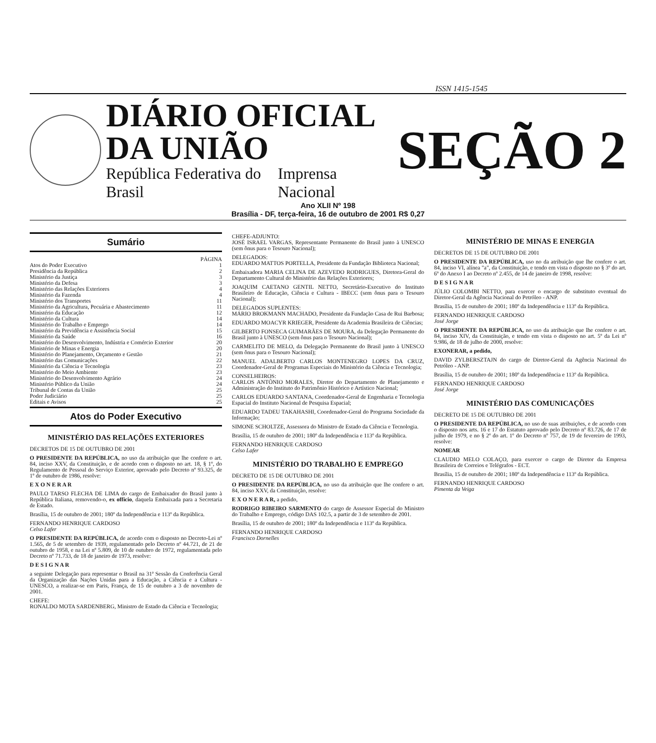ISSN 1415-1545
DIÁRIO OFICIAL DA UNIÃO
República Federativa do Brasil Imprensa Nacional
SEÇÃO 2
Ano XLII Nº 198
Brasília - DF, terça-feira, 16 de outubro de 2001 R$ 0,27
Sumário
PÁGINA
Atos do Poder Executivo 1
Presidência da República 2
Ministério da Justiça 3
Ministério da Defesa 3
Ministério das Relações Exteriores 4
Ministério da Fazenda 4
Ministério dos Transportes 11
Ministério da Agricultura, Pecuária e Abastecimento 11
Ministério da Educação 12
Ministério da Cultura 14
Ministério do Trabalho e Emprego 14
Ministério da Previdência e Assistência Social 15
Ministério da Saúde 16
Ministério do Desenvolvimento, Indústria e Comércio Exterior 20
Ministério de Minas e Energia 20
Ministério do Planejamento, Orçamento e Gestão 21
Ministério das Comunicações 22
Ministério da Ciência e Tecnologia 23
Ministério do Meio Ambiente 23
Ministério do Desenvolvimento Agrário 24
Ministério Público da União 24
Tribunal de Contas da União 25
Poder Judiciário 25
Editais e Avisos 25
Atos do Poder Executivo
MINISTÉRIO DAS RELAÇÕES EXTERIORES
DECRETOS DE 15 DE OUTUBRO DE 2001
O PRESIDENTE DA REPÚBLICA, no uso da atribuição que lhe confere o art. 84, inciso XXV, da Constituição, e de acordo com o disposto no art. 18, § 1º, do Regulamento de Pessoal do Serviço Exterior, aprovado pelo Decreto nº 93.325, de 1º de outubro de 1986, resolve:
E X O N E R A R
PAULO TARSO FLECHA DE LIMA do cargo de Embaixador do Brasil junto à República Italiana, removendo-o, ex officio, daquela Embaixada para a Secretaria de Estado.
Brasília, 15 de outubro de 2001; 180º da Independência e 113º da República.
FERNANDO HENRIQUE CARDOSO
Celso Lafer
O PRESIDENTE DA REPÚBLICA, de acordo com o disposto no Decreto-Lei nº 1.565, de 5 de setembro de 1939, regulamentado pelo Decreto nº 44.721, de 21 de outubro de 1958, e na Lei nº 5.809, de 10 de outubro de 1972, regulamentada pelo Decreto nº 71.733, de 18 de janeiro de 1973, resolve:
D E S I G N A R
a seguinte Delegação para representar o Brasil na 31ª Sessão da Conferência Geral da Organização das Nações Unidas para a Educação, a Ciência e a Cultura - UNESCO, a realizar-se em Paris, França, de 15 de outubro a 3 de novembro de 2001.
CHEFE:
RONALDO MOTA SARDENBERG, Ministro de Estado da Ciência e Tecnologia;
CHEFE-ADJUNTO:
JOSÉ ISRAEL VARGAS, Representante Permanente do Brasil junto à UNESCO (sem ônus para o Tesouro Nacional);
DELEGADOS:
EDUARDO MATTOS PORTELLA, Presidente da Fundação Biblioteca Nacional;
Embaixadora MARIA CELINA DE AZEVEDO RODRIGUES, Diretora-Geral do Departamento Cultural do Ministério das Relações Exteriores;
JOAQUIM CAETANO GENTIL NETTO, Secretário-Executivo do Instituto Brasileiro de Educação, Ciência e Cultura - IBECC (sem ônus para o Tesouro Nacional);
DELEGADOS SUPLENTES:
MÁRIO BROKMANN MACHADO, Presidente da Fundação Casa de Rui Barbosa;
EDUARDO MOACYR KRIEGER, Presidente da Academia Brasileira de Ciências;
GILBERTO FONSECA GUIMARÃES DE MOURA, da Delegação Permanente do Brasil junto à UNESCO (sem ônus para o Tesouro Nacional);
CARMELITO DE MELO, da Delegação Permanente do Brasil junto à UNESCO (sem ônus para o Tesouro Nacional);
MANUEL ADALBERTO CARLOS MONTENEGRO LOPES DA CRUZ, Coordenador-Geral de Programas Especiais do Ministério da Ciência e Tecnologia;
CONSELHEIROS:
CARLOS ANTÔNIO MORALES, Diretor do Departamento de Planejamento e Administração do Instituto do Patrimônio Histórico e Artístico Nacional;
CARLOS EDUARDO SANTANA, Coordenador-Geral de Engenharia e Tecnologia Espacial do Instituto Nacional de Pesquisa Espacial;
EDUARDO TADEU TAKAHASHI, Coordenador-Geral do Programa Sociedade da Informação;
SIMONE SCHOLTZE, Assessora do Ministro de Estado da Ciência e Tecnologia.
Brasília, 15 de outubro de 2001; 180º da Independência e 113º da República.
FERNANDO HENRIQUE CARDOSO
Celso Lafer
MINISTÉRIO DO TRABALHO E EMPREGO
DECRETO DE 15 DE OUTUBRO DE 2001
O PRESIDENTE DA REPÚBLICA, no uso da atribuição que lhe confere o art. 84, inciso XXV, da Constituição, resolve:
E X O N E R A R, a pedido,
RODRIGO RIBEIRO SARMENTO do cargo de Assessor Especial do Ministro do Trabalho e Emprego, código DAS 102.5, a partir de 3 de setembro de 2001.
Brasília, 15 de outubro de 2001; 180º da Independência e 113º da República.
FERNANDO HENRIQUE CARDOSO
Francisco Dornelles
MINISTÉRIO DE MINAS E ENERGIA
DECRETOS DE 15 DE OUTUBRO DE 2001
O PRESIDENTE DA REPÚBLICA, uso no da atribuição que lhe confere o art. 84, inciso VI, alínea "a", da Constituição, e tendo em vista o disposto no § 3º do art. 6º do Anexo I ao Decreto nº 2.455, de 14 de janeiro de 1998, resolve:
D E S I G N A R
JÚLIO COLOMBI NETTO, para exercer o encargo de substituto eventual do Diretor-Geral da Agência Nacional do Petróleo - ANP.
Brasília, 15 de outubro de 2001; 180º da Independência e 113º da República.
FERNANDO HENRIQUE CARDOSO
José Jorge
O PRESIDENTE DA REPÚBLICA, no uso da atribuição que lhe confere o art. 84, inciso XIV, da Constituição, e tendo em vista o disposto no art. 5º da Lei nº 9.986, de 18 de julho de 2000, resolve:
EXONERAR, a pedido,
DAVID ZYLBERSZTAJN do cargo de Diretor-Geral da Agência Nacional do Petróleo - ANP.
Brasília, 15 de outubro de 2001; 180º da Independência e 113º da República.
FERNANDO HENRIQUE CARDOSO
José Jorge
MINISTÉRIO DAS COMUNICAÇÕES
DECRETO DE 15 DE OUTUBRO DE 2001
O PRESIDENTE DA REPÚBLICA, no uso de suas atribuições, e de acordo com o disposto nos arts. 16 e 17 do Estatuto aprovado pelo Decreto nº 83.726, de 17 de julho de 1979, e no § 2º do art. 1º do Decreto nº 757, de 19 de fevereiro de 1993, resolve:
NOMEAR
CLAUDIO MELO COLAÇO, para exercer o cargo de Diretor da Empresa Brasileira de Correios e Telégrafos - ECT.
Brasília, 15 de outubro de 2001; 180º da Independência e 113º da República.
FERNANDO HENRIQUE CARDOSO
Pimenta da Veiga